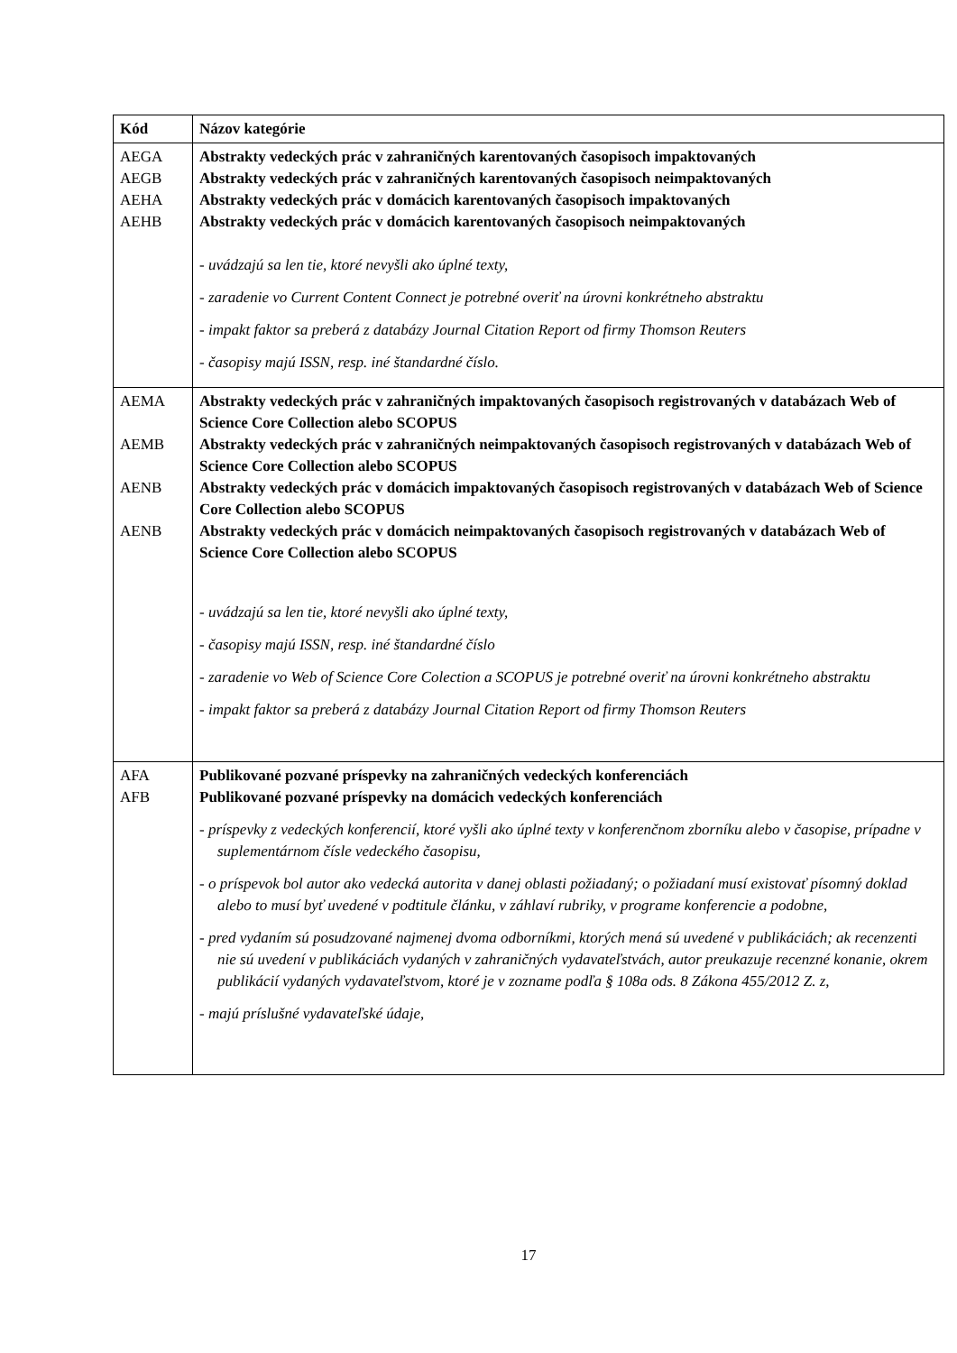| Kód | Názov kategórie |
| --- | --- |
| AEGA AEGB AEHA AEHB | Abstrakty vedeckých prác v zahraničných karentovaných časopisoch impaktovaných Abstrakty vedeckých prác v zahraničných karentovaných časopisoch neimpaktovaných Abstrakty vedeckých prác v domácich karentovaných časopisoch impaktovaných Abstrakty vedeckých prác v domácich karentovaných časopisoch neimpaktovaných - uvádzajú sa len tie, ktoré nevyšli ako úplné texty, - zaradenie vo Current Content Connect je potrebné overiť na úrovni konkrétneho abstraktu - impakt faktor sa preberá z databázy Journal Citation Report od firmy Thomson Reuters - časopisy majú ISSN, resp. iné štandardné číslo. |
| AEMA AEMB AENB AENB | Abstrakty vedeckých prác v zahraničných impaktovaných časopisoch registrovaných v databázach Web of Science Core Collection alebo SCOPUS Abstrakty vedeckých prác v zahraničných neimpaktovaných časopisoch registrovaných v databázach Web of Science Core Collection alebo SCOPUS Abstrakty vedeckých prác v domácich impaktovaných časopisoch registrovaných v databázach Web of Science Core Collection alebo SCOPUS Abstrakty vedeckých prác v domácich neimpaktovaných časopisoch registrovaných v databázach Web of Science Core Collection alebo SCOPUS - uvádzajú sa len tie, ktoré nevyšli ako úplné texty, - časopisy majú ISSN, resp. iné štandardné číslo - zaradenie vo Web of Science Core Colection a SCOPUS je potrebné overiť na úrovni konkrétneho abstraktu - impakt faktor sa preberá z databázy Journal Citation Report od firmy Thomson Reuters |
| AFA AFB | Publikované pozvané príspevky na zahraničných vedeckých konferenciách Publikované pozvané príspevky na domácich vedeckých konferenciách - príspevky z vedeckých konferencií, ktoré vyšli ako úplné texty v konferenčnom zborníku alebo v časopise, prípadne v suplementárnom čísle vedeckého časopisu, - o príspevok bol autor ako vedecká autorita v danej oblasti požiadaný; o požiadaní musí existovať písomný doklad alebo to musí byť uvedené v podtitule článku, v záhlaví rubriky, v programe konferencie a podobne, - pred vydaním sú posudzované najmenej dvoma odborníkmi, ktorých mená sú uvedené v publikáciách; ak recenzenti nie sú uvedení v publikáciách vydaných v zahraničných vydavateľstvách, autor preukazuje recenzné konanie, okrem publikácií vydaných vydavateľstvom, ktoré je v zozname podľa § 108a ods. 8 Zákona 455/2012 Z. z, - majú príslušné vydavateľské údaje, |
17